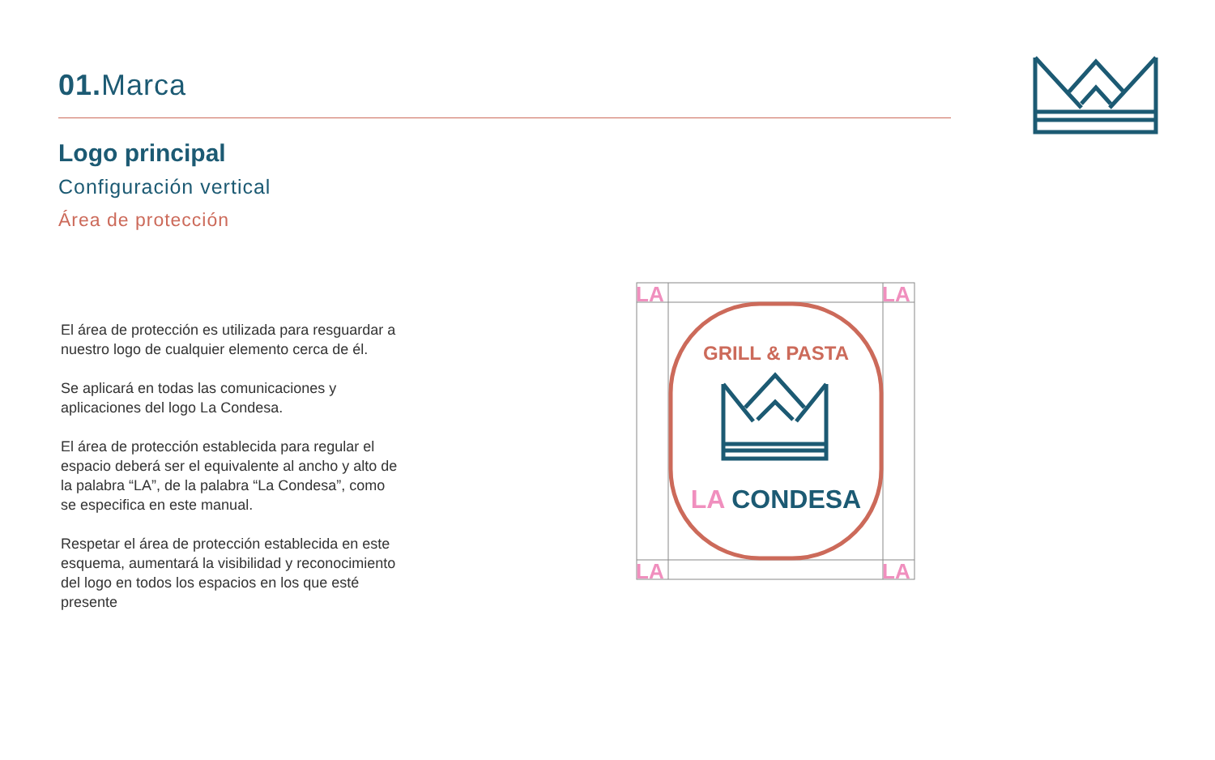01. Marca
Logo principal
Configuración vertical
Área de protección
El área de protección es utilizada para resguardar a nuestro logo de cualquier elemento cerca de él.
Se aplicará en todas las comunicaciones y aplicaciones del logo La Condesa.
El área de protección establecida para regular el espacio deberá ser el equivalente al ancho y alto de la palabra “LA”, de la palabra “La Condesa”, como se especifica en este manual.
Respetar el área de protección establecida en este esquema, aumentará la visibilidad y reconocimiento del logo en todos los espacios en los que esté presente
LA
LA
LA
LA
GRILL & PASTA
LA CONDESA